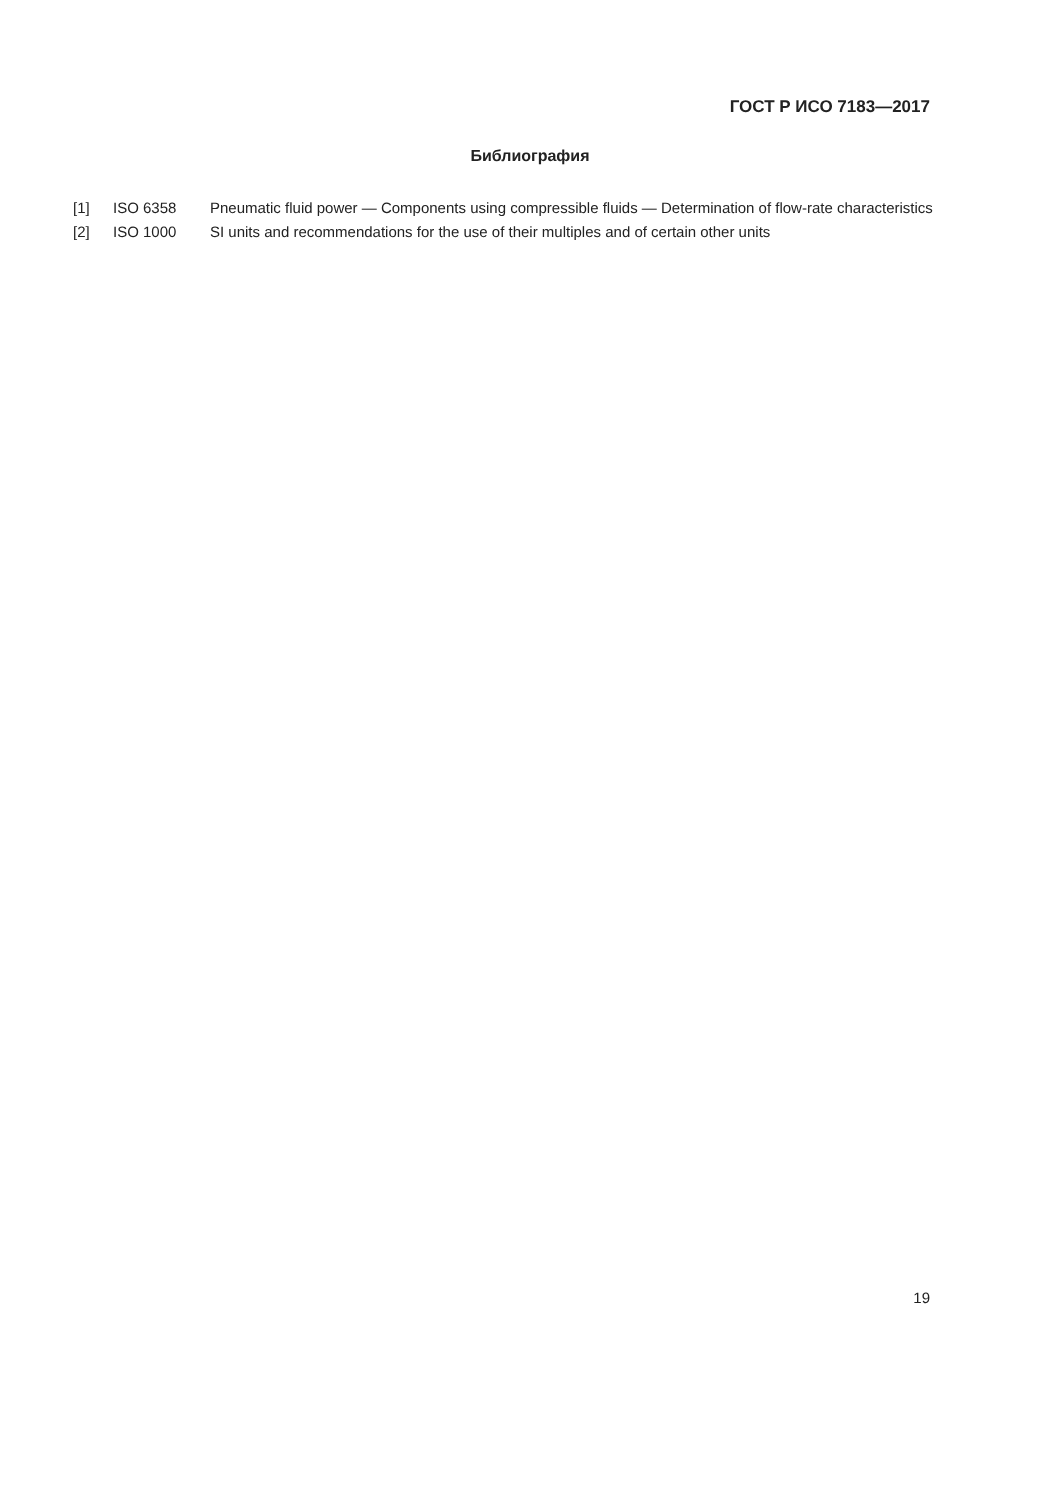ГОСТ Р ИСО 7183—2017
Библиография
| [1] | ISO 6358 | Pneumatic fluid power — Components using compressible fluids — Determination of flow-rate characteristics |
| [2] | ISO 1000 | SI units and recommendations for the use of their multiples and of certain other units |
19